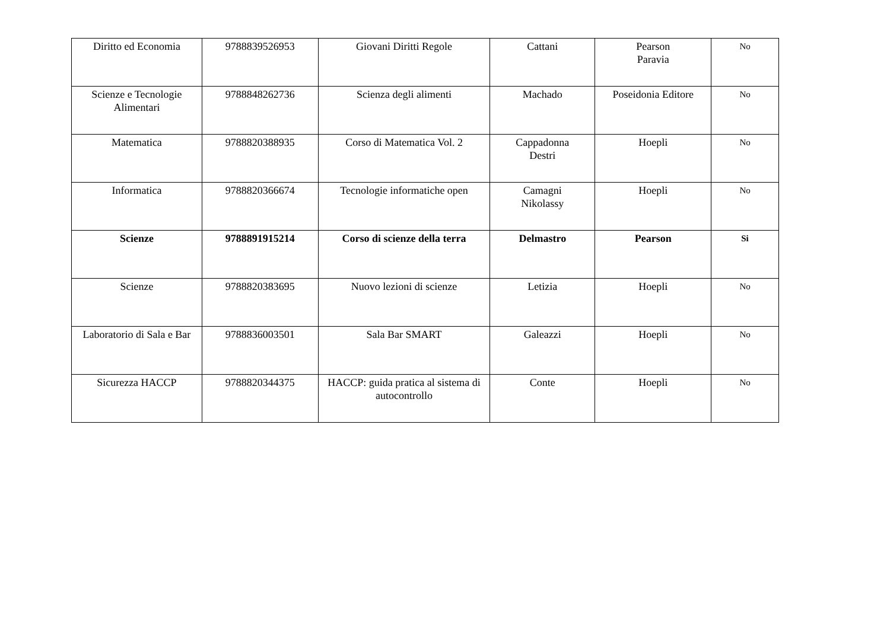| Diritto ed Economia | 9788839526953 | Giovani Diritti Regole | Cattani | Pearson Paravia | No |
| Scienze e Tecnologie Alimentari | 9788848262736 | Scienza degli alimenti | Machado | Poseidonia Editore | No |
| Matematica | 9788820388935 | Corso di Matematica Vol. 2 | Cappadonna Destri | Hoepli | No |
| Informatica | 9788820366674 | Tecnologie informatiche open | Camagni Nikolassy | Hoepli | No |
| Scienze | 9788891915214 | Corso di scienze della terra | Delmastro | Pearson | Si |
| Scienze | 9788820383695 | Nuovo lezioni di scienze | Letizia | Hoepli | No |
| Laboratorio di Sala e Bar | 9788836003501 | Sala Bar SMART | Galeazzi | Hoepli | No |
| Sicurezza HACCP | 9788820344375 | HACCP: guida pratica al sistema di autocontrollo | Conte | Hoepli | No |